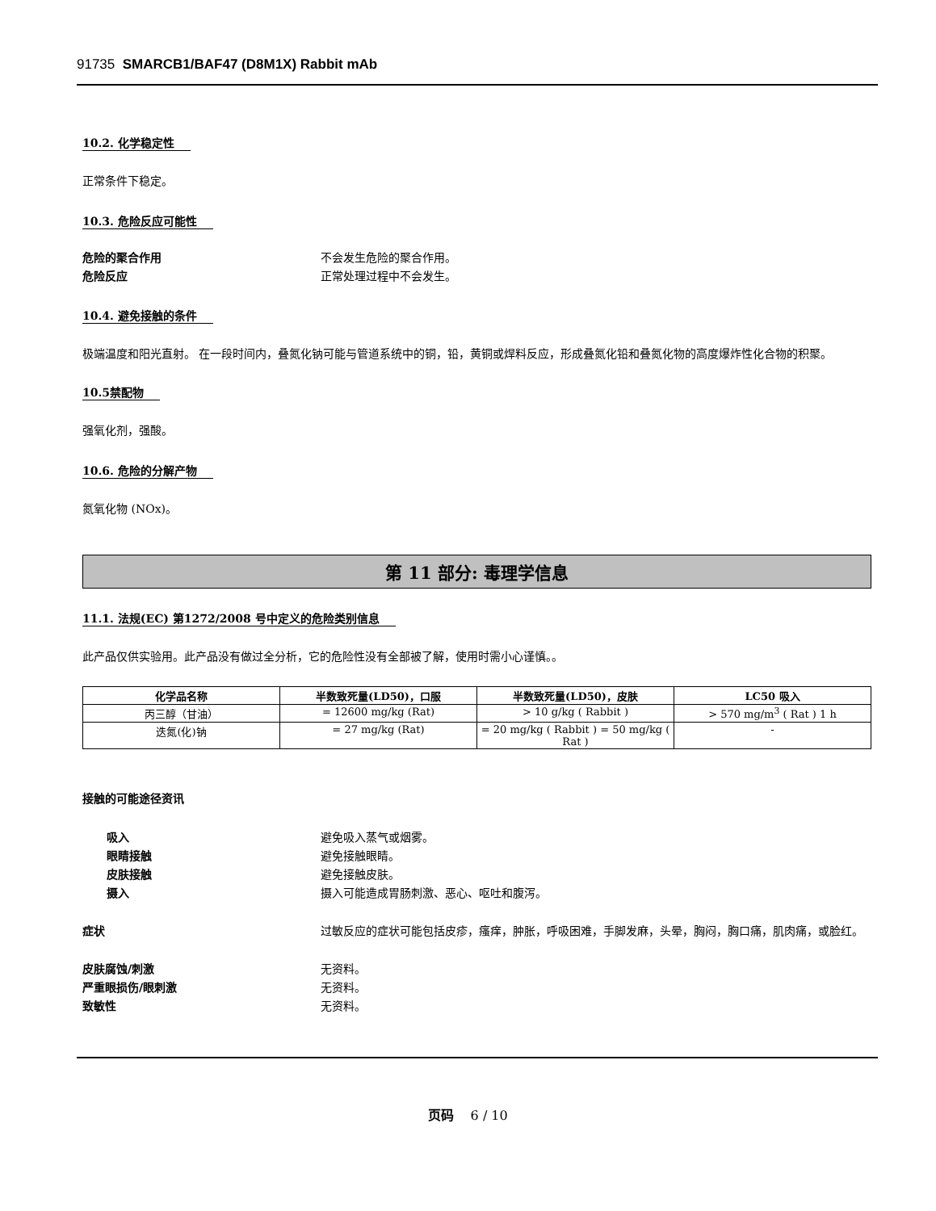91735 SMARCB1/BAF47 (D8M1X) Rabbit mAb
10.2. 化学稳定性
正常条件下稳定。
10.3. 危险反应可能性
危险的聚合作用 不会发生危险的聚合作用。
危险反应 正常处理过程中不会发生。
10.4. 避免接触的条件
极端温度和阳光直射。 在一段时间内，叠氮化钠可能与管道系统中的铜，铅，黄铜或焊料反应，形成叠氮化铅和叠氮化物的高度爆炸性化合物的积聚。
10.5禁配物
强氧化剂，强酸。
10.6. 危险的分解产物
氮氧化物 (NOx)。
第 11 部分: 毒理学信息
11.1. 法规(EC) 第1272/2008 号中定义的危险类别信息
此产品仅供实验用。此产品没有做过全分析，它的危险性没有全部被了解，使用时需小心谨慎。。
| 化学品名称 | 半数致死量(LD50)，口服 | 半数致死量(LD50)，皮肤 | LC50 吸入 |
| --- | --- | --- | --- |
| 丙三醇（甘油） | = 12600 mg/kg (Rat) | > 10 g/kg ( Rabbit ) | > 570 mg/m<sup>3</sup> ( Rat ) 1 h |
| 迭氮(化)钠 | = 27 mg/kg (Rat) | = 20 mg/kg ( Rabbit ) = 50 mg/kg ( Rat ) | - |
接触的可能途径资讯
吸入 避免吸入蒸气或烟雾。
眼睛接触 避免接触眼睛。
皮肤接触 避免接触皮肤。
摄入 摄入可能造成胃肠刺激、恶心、呕吐和腹泻。
症状 过敏反应的症状可能包括皮疹，瘙痒，肿胀，呼吸困难，手脚发麻，头晕，胸闷，胸口痛，肌肉痛，或脸红。
皮肤腐蚀/刺激 无资料。
严重眼损伤/眼刺激 无资料。
致敏性 无资料。
页码 6 / 10